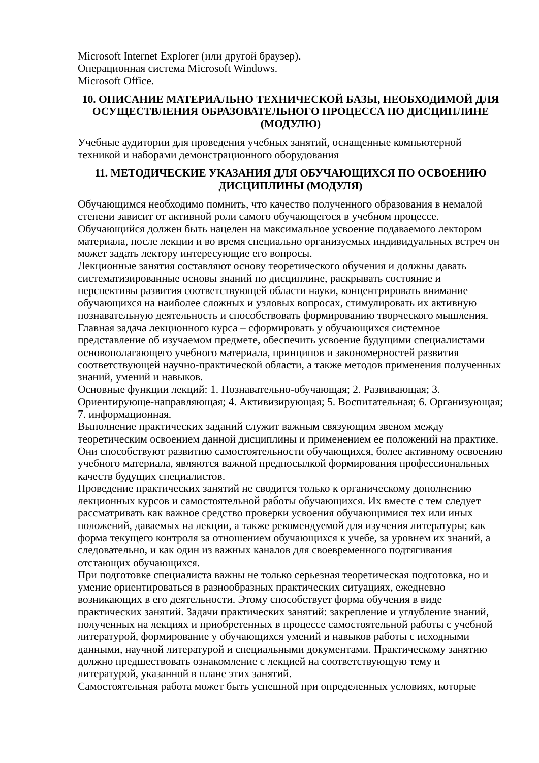Microsoft Internet Explorer (или другой браузер).
Операционная система Microsoft Windows.
Microsoft Office.
10. ОПИСАНИЕ МАТЕРИАЛЬНО ТЕХНИЧЕСКОЙ БАЗЫ, НЕОБХОДИМОЙ ДЛЯ ОСУЩЕСТВЛЕНИЯ ОБРАЗОВАТЕЛЬНОГО ПРОЦЕССА ПО ДИСЦИПЛИНЕ (МОДУЛЮ)
Учебные аудитории для проведения учебных занятий, оснащенные компьютерной техникой и наборами демонстрационного оборудования
11. МЕТОДИЧЕСКИЕ УКАЗАНИЯ ДЛЯ ОБУЧАЮЩИХСЯ ПО ОСВОЕНИЮ ДИСЦИПЛИНЫ (МОДУЛЯ)
Обучающимся необходимо помнить, что качество полученного образования в немалой степени зависит от активной роли самого обучающегося в учебном процессе.
Обучающийся должен быть нацелен на максимальное усвоение подаваемого лектором материала, после лекции и во время специально организуемых индивидуальных встреч он может задать лектору интересующие его вопросы.
Лекционные занятия составляют основу теоретического обучения и должны давать систематизированные основы знаний по дисциплине, раскрывать состояние и перспективы развития соответствующей области науки, концентрировать внимание обучающихся на наиболее сложных и узловых вопросах, стимулировать их активную познавательную деятельность и способствовать формированию творческого мышления.
Главная задача лекционного курса – сформировать у обучающихся системное представление об изучаемом предмете, обеспечить усвоение будущими специалистами основополагающего учебного материала, принципов и закономерностей развития соответствующей научно-практической области, а также методов применения полученных знаний, умений и навыков.
Основные функции лекций: 1. Познавательно-обучающая; 2. Развивающая; 3. Ориентирующе-направляющая; 4. Активизирующая; 5. Воспитательная; 6. Организующая; 7. информационная.
Выполнение практических заданий служит важным связующим звеном между теоретическим освоением данной дисциплины и применением ее положений на практике. Они способствуют развитию самостоятельности обучающихся, более активному освоению учебного материала, являются важной предпосылкой формирования профессиональных качеств будущих специалистов.
Проведение практических занятий не сводится только к органическому дополнению лекционных курсов и самостоятельной работы обучающихся. Их вместе с тем следует рассматривать как важное средство проверки усвоения обучающимися тех или иных положений, даваемых на лекции, а также рекомендуемой для изучения литературы; как форма текущего контроля за отношением обучающихся к учебе, за уровнем их знаний, а следовательно, и как один из важных каналов для своевременного подтягивания отстающих обучающихся.
При подготовке специалиста важны не только серьезная теоретическая подготовка, но и умение ориентироваться в разнообразных практических ситуациях, ежедневно возникающих в его деятельности. Этому способствует форма обучения в виде практических занятий. Задачи практических занятий: закрепление и углубление знаний, полученных на лекциях и приобретенных в процессе самостоятельной работы с учебной литературой, формирование у обучающихся умений и навыков работы с исходными данными, научной литературой и специальными документами. Практическому занятию должно предшествовать ознакомление с лекцией на соответствующую тему и литературой, указанной в плане этих занятий.
Самостоятельная работа может быть успешной при определенных условиях, которые